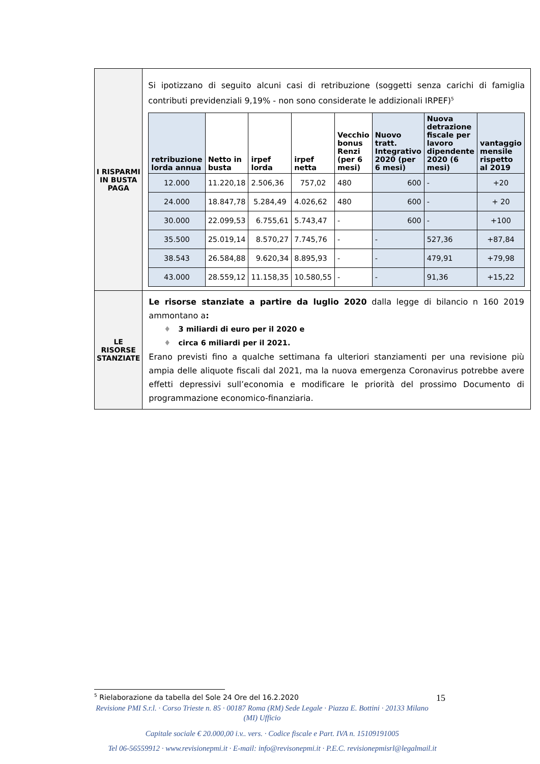| I RISPARMI IN BUSTA PAGA | Si ipotizzano di seguito alcuni casi di retribuzione (soggetti senza carichi di famiglia contributi previdenziali 9,19% - non sono considerate le addizionali IRPEF)<sup>5</sup> / retribuzione lorda annua / Netto in busta / irpef lorda / irpef netta / Vecchio bonus Renzi (per 6 mesi) / Nuovo tratt. Integrativo 2020 (per 6 mesi) / Nuova detrazione fiscale per lavoro dipendente 2020 (6 mesi) / vantaggio mensile rispetto al 2019 / / --- / --- / --- / --- / --- / --- / --- / --- / / 12.000 / 11.220,18 / 2.506,36 / 757,02 / 480 / 600 / - / +20 / / 24.000 / 18.847,78 / 5.284,49 / 4.026,62 / 480 / 600 / - / + 20 / / 30.000 / 22.099,53 / 6.755,61 / 5.743,47 / - / 600 / - / +100 / / 35.500 / 25.019,14 / 8.570,27 / 7.745,76 / - / - / 527,36 / +87,84 / / 38.543 / 26.584,88 / 9.620,34 / 8.895,93 / - / - / 479,91 / +79,98 / / 43.000 / 28.559,12 / 11.158,35 / 10.580,55 / - / - / 91,36 / +15,22 / |
| LE RISORSE STANZIATE | Le risorse stanziate a partire da luglio 2020 dalla legge di bilancio n 160 2019 ammontano a : ♦ 3 miliardi di euro per il 2020 e ♦ circa 6 miliardi per il 2021. Erano previsti fino a qualche settimana fa ulteriori stanziamenti per una revisione più ampia delle aliquote fiscali dal 2021, ma la nuova emergenza Coronavirus potrebbe avere effetti depressivi sull’economia e modificare le priorità del prossimo Documento di programmazione economico-finanziaria. |
<sup>5</sup> Rielaborazione da tabella del Sole 24 Ore del 16.2.2020 15
Revisione PMI S.r.l. · Corso Trieste n. 85 · 00187 Roma (RM) Sede Legale · Piazza E. Bottini · 20133 Milano (MI) Ufficio
Capitale sociale € 20.000,00 i.v.. vers. · Codice fiscale e Part. IVA n. 15109191005
Tel 06-56559912 · www.revisionepmi.it · E-mail: info@revisonepmi.it · P.E.C. revisionepmisrl@legalmail.it